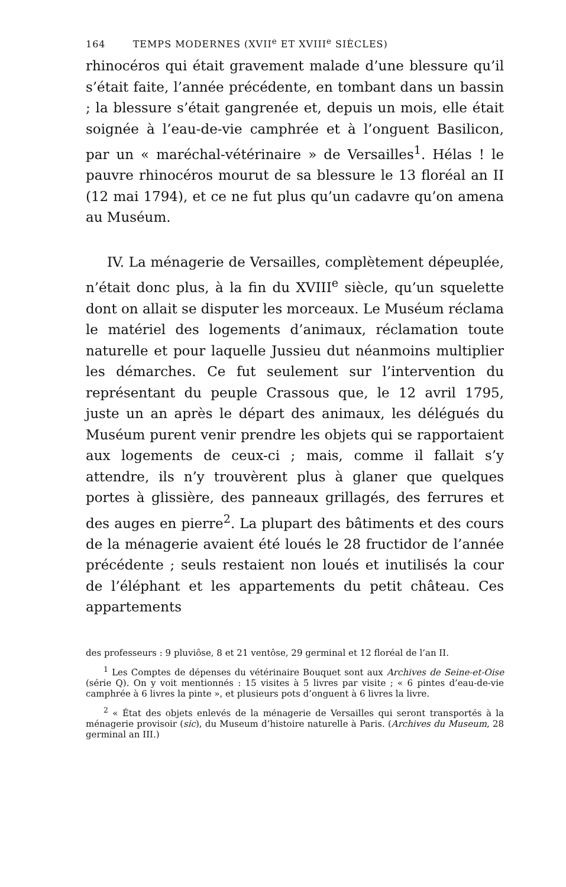164 TEMPS MODERNES (XVII<sup>e</sup> ET XVIII<sup>e</sup> SIÈCLES)
rhinocéros qui était gravement malade d’une blessure qu’il s’était faite, l’année précédente, en tombant dans un bassin ; la blessure s’était gangrenée et, depuis un mois, elle était soignée à l’eau-de-vie camphrée et à l’onguent Basilicon, par un « maréchal-vétérinaire » de Versailles<sup>1</sup>. Hélas ! le pauvre rhinocéros mourut de sa blessure le 13 floréal an II (12 mai 1794), et ce ne fut plus qu’un cadavre qu’on amena au Muséum.
IV. La ménagerie de Versailles, complètement dépeuplée, n’était donc plus, à la fin du XVIII<sup>e</sup> siècle, qu’un squelette dont on allait se disputer les morceaux. Le Muséum réclama le matériel des logements d’animaux, réclamation toute naturelle et pour laquelle Jussieu dut néanmoins multiplier les démarches. Ce fut seulement sur l’intervention du représentant du peuple Crassous que, le 12 avril 1795, juste un an après le départ des animaux, les délégués du Muséum purent venir prendre les objets qui se rapportaient aux logements de ceux-ci ; mais, comme il fallait s’y attendre, ils n’y trouvèrent plus à glaner que quelques portes à glissière, des panneaux grillagés, des ferrures et des auges en pierre<sup>2</sup>. La plupart des bâtiments et des cours de la ménagerie avaient été loués le 28 fructidor de l’année précédente ; seuls restaient non loués et inutilisés la cour de l’éléphant et les appartements du petit château. Ces appartements
des professeurs : 9 pluviôse, 8 et 21 ventôse, 29 germinal et 12 floréal de l’an II.
<sup>1</sup> Les Comptes de dépenses du vétérinaire Bouquet sont aux Archives de Seine-et-Oise (série Q). On y voit mentionnés : 15 visites à 5 livres par visite ; « 6 pintes d’eau-de-vie camphrée à 6 livres la pinte », et plusieurs pots d’onguent à 6 livres la livre.
<sup>2</sup> « État des objets enlevés de la ménagerie de Versailles qui seront transportés à la ménagerie provisoir (sic), du Museum d’histoire naturelle à Paris. (Archives du Museum, 28 germinal an III.)